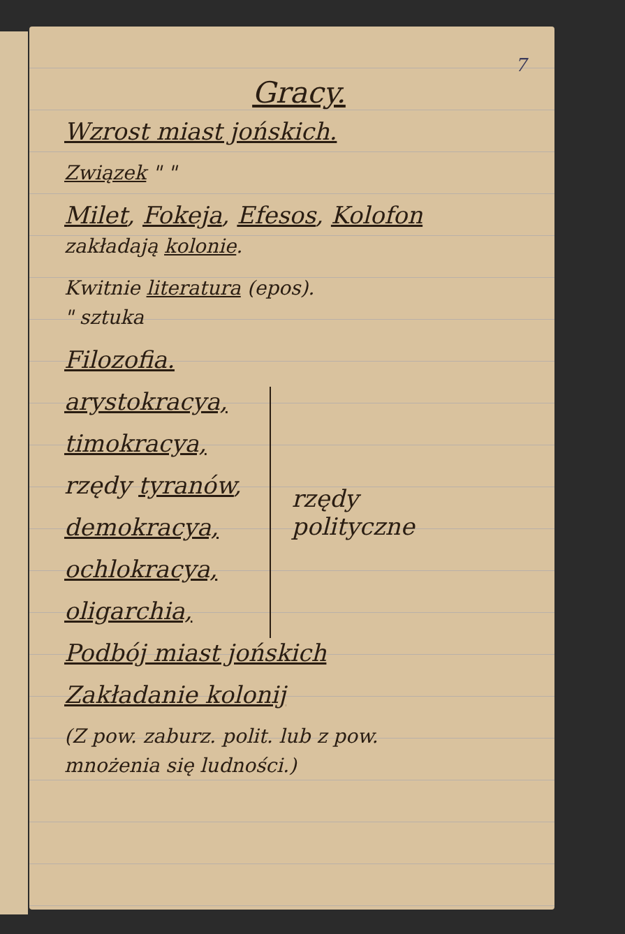7
Gracy.
Wzrost miast jońskich.
Związek " "
Milet, Fokeja, Efesos, Kolofon
zakładają kolonie.
Kwitnie literatura (epos).
" sztuka
Filozofia.
arystokracya,
timokracya,
rzędy tyranów,
demokracya,
ochlokracya,
oligarchia,
rzędy
polityczne
Podbój miast jońskich
Zakładanie kolonij
(Z pow. zaburz. polit. lub z pow.
mnożenia się ludności.)